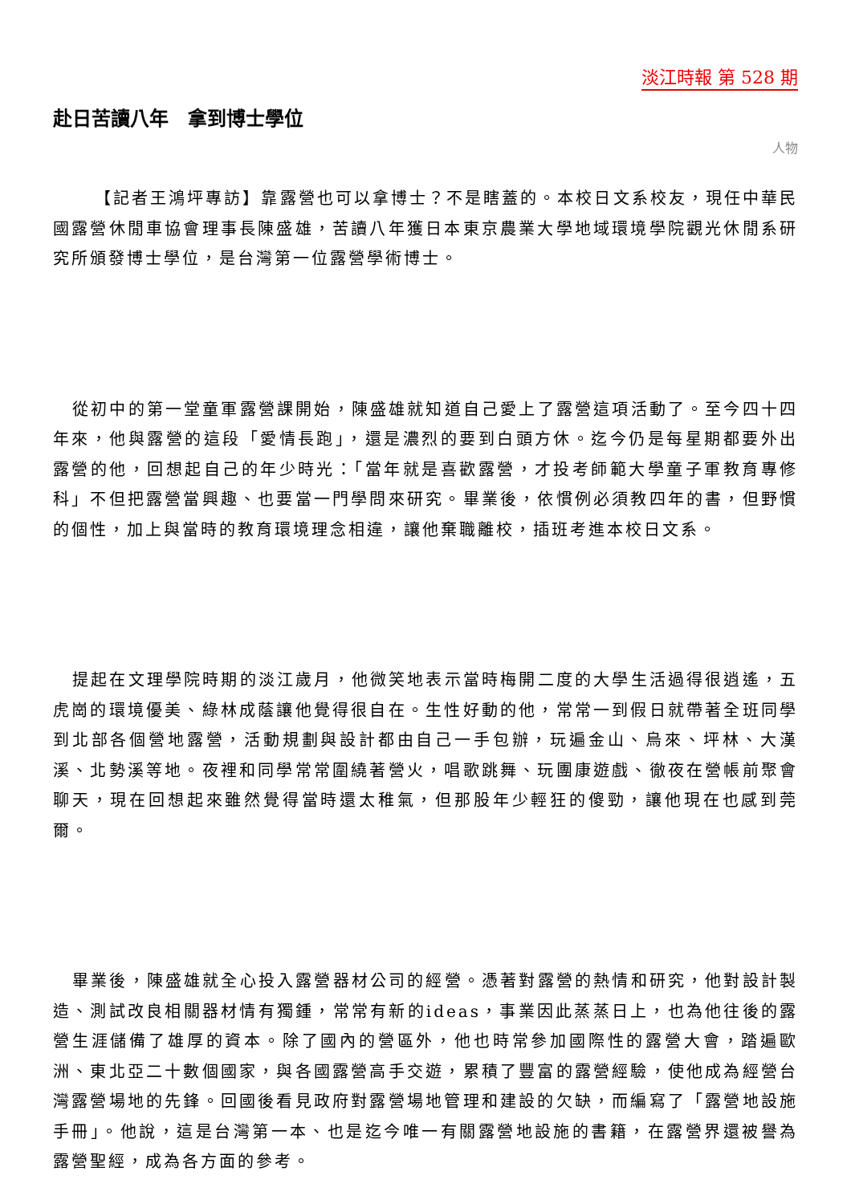淡江時報 第 528 期
赴日苦讀八年　拿到博士學位
人物
【記者王鴻坪專訪】靠露營也可以拿博士？不是瞎蓋的。本校日文系校友，現任中華民國露營休閒車協會理事長陳盛雄，苦讀八年獲日本東京農業大學地域環境學院觀光休閒系研究所頒發博士學位，是台灣第一位露營學術博士。
從初中的第一堂童軍露營課開始，陳盛雄就知道自己愛上了露營這項活動了。至今四十四年來，他與露營的這段「愛情長跑」，還是濃烈的要到白頭方休。迄今仍是每星期都要外出露營的他，回想起自己的年少時光：「當年就是喜歡露營，才投考師範大學童子軍教育專修科」不但把露營當興趣、也要當一門學問來研究。畢業後，依慣例必須教四年的書，但野慣的個性，加上與當時的教育環境理念相違，讓他棄職離校，插班考進本校日文系。
提起在文理學院時期的淡江歲月，他微笑地表示當時梅開二度的大學生活過得很逍遙，五虎崗的環境優美、綠林成蔭讓他覺得很自在。生性好動的他，常常一到假日就帶著全班同學到北部各個營地露營，活動規劃與設計都由自己一手包辦，玩遍金山、烏來、坪林、大漢溪、北勢溪等地。夜裡和同學常常圍繞著營火，唱歌跳舞、玩團康遊戲、徹夜在營帳前聚會聊天，現在回想起來雖然覺得當時還太稚氣，但那股年少輕狂的傻勁，讓他現在也感到莞爾。
畢業後，陳盛雄就全心投入露營器材公司的經營。憑著對露營的熱情和研究，他對設計製造、測試改良相關器材情有獨鍾，常常有新的ideas，事業因此蒸蒸日上，也為他往後的露營生涯儲備了雄厚的資本。除了國內的營區外，他也時常參加國際性的露營大會，踏遍歐洲、東北亞二十數個國家，與各國露營高手交遊，累積了豐富的露營經驗，使他成為經營台灣露營場地的先鋒。回國後看見政府對露營場地管理和建設的欠缺，而編寫了「露營地設施手冊」。他說，這是台灣第一本、也是迄今唯一有關露營地設施的書籍，在露營界還被譽為露營聖經，成為各方面的參考。